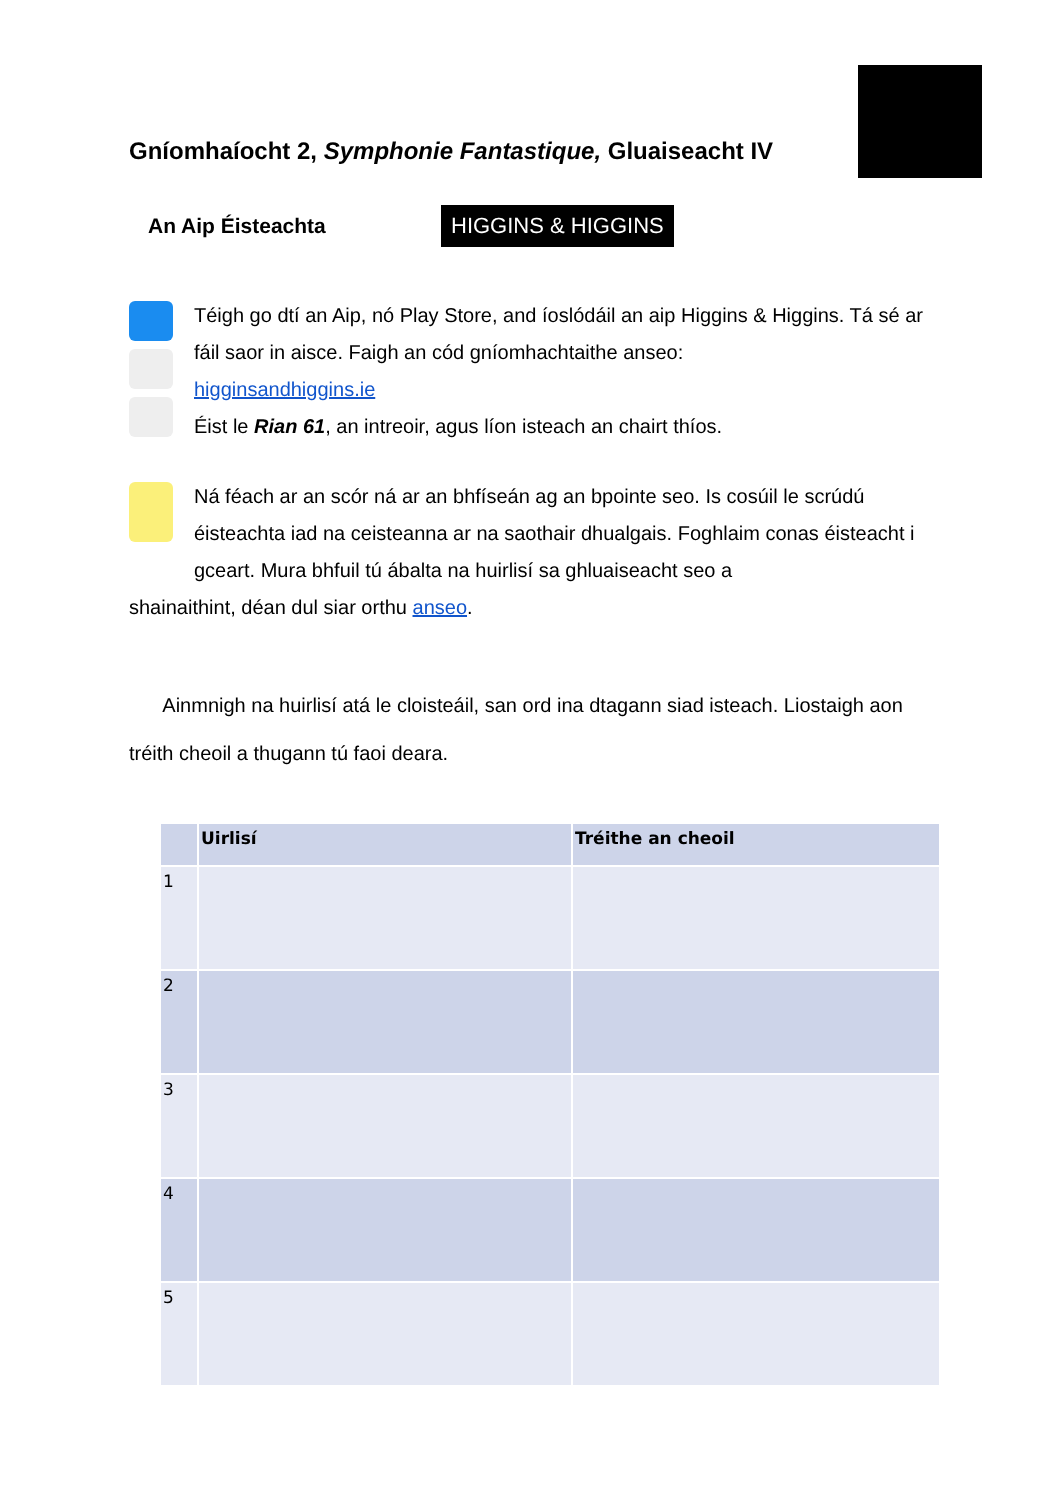Gníomhaíocht 2, Symphonie Fantastique, Gluaiseacht IV
An Aip Éisteachta
HIGGINS & HIGGINS
Téigh go dtí an Aip, nó Play Store, and íoslódáil an aip Higgins & Higgins. Tá sé ar fáil saor in aisce. Faigh an cód gníomhachtaithe anseo:
higginsandhiggins.ie
Éist le Rian 61, an intreoir, agus líon isteach an chairt thíos.
Ná féach ar an scór ná ar an bhfíseán ag an bpointe seo. Is cosúil le scrúdú éisteachta iad na ceisteanna ar na saothair dhualgais. Foghlaim conas éisteacht i gceart. Mura bhfuil tú ábalta na huirlisí sa ghluaiseacht seo a
shainaithint, déan dul siar orthu anseo.
Ainmnigh na huirlisí atá le cloisteáil, san ord ina dtagann siad isteach. Liostaigh aon tréith cheoil a thugann tú faoi deara.
| | Uirlisí | Tréithe an cheoil |
| --- | --- | --- |
| 1 | | |
| 2 | | |
| 3 | | |
| 4 | | |
| 5 | | |